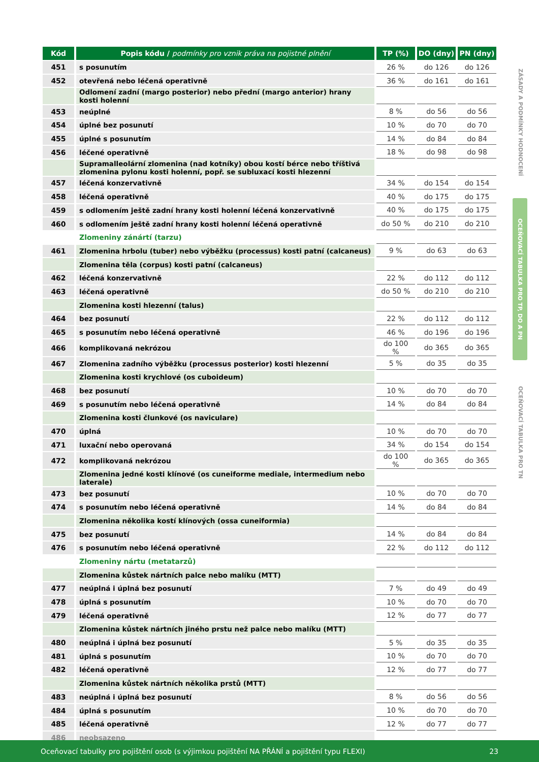ZÁSADY A PODMÍNKY HODNOCENÍ
OCEŇOVACÍ TABULKA PRO TP, DO A PN
OCEŇOVACÍ TABULKA PRO TN
| Kód | Popis kódu / podmínky pro vznik práva na pojistné plnění | TP (%) | DO (dny) | PN (dny) |
| --- | --- | --- | --- | --- |
| 451 | s posunutím | 26 % | do 126 | do 126 |
| 452 | otevřená nebo léčená operativně | 36 % | do 161 | do 161 |
| | Odlomení zadní (margo posterior) nebo přední (margo anterior) hrany kosti holenní | | | |
| 453 | neúplné | 8 % | do 56 | do 56 |
| 454 | úplné bez posunutí | 10 % | do 70 | do 70 |
| 455 | úplné s posunutím | 14 % | do 84 | do 84 |
| 456 | léčené operativně | 18 % | do 98 | do 98 |
| | Supramalleolární zlomenina (nad kotníky) obou kostí bérce nebo tříštivá zlomenina pylonu kosti holenní, popř. se subluxací kosti hlezenní | | | |
| 457 | léčená konzervativně | 34 % | do 154 | do 154 |
| 458 | léčená operativně | 40 % | do 175 | do 175 |
| 459 | s odlomením ještě zadní hrany kosti holenní léčená konzervativně | 40 % | do 175 | do 175 |
| 460 | s odlomením ještě zadní hrany kosti holenní léčená operativně | do 50 % | do 210 | do 210 |
| | Zlomeniny zánártí (tarzu) | | | |
| 461 | Zlomenina hrbolu (tuber) nebo výběžku (processus) kosti patní (calcaneus) | 9 % | do 63 | do 63 |
| | Zlomenina těla (corpus) kosti patní (calcaneus) | | | |
| 462 | léčená konzervativně | 22 % | do 112 | do 112 |
| 463 | léčená operativně | do 50 % | do 210 | do 210 |
| | Zlomenina kosti hlezenní (talus) | | | |
| 464 | bez posunutí | 22 % | do 112 | do 112 |
| 465 | s posunutím nebo léčená operativně | 46 % | do 196 | do 196 |
| 466 | komplikovaná nekrózou | do 100 % | do 365 | do 365 |
| 467 | Zlomenina zadního výběžku (processus posterior) kosti hlezenní | 5 % | do 35 | do 35 |
| | Zlomenina kosti krychlové (os cuboideum) | | | |
| 468 | bez posunutí | 10 % | do 70 | do 70 |
| 469 | s posunutím nebo léčená operativně | 14 % | do 84 | do 84 |
| | Zlomenina kosti člunkové (os naviculare) | | | |
| 470 | úplná | 10 % | do 70 | do 70 |
| 471 | luxační nebo operovaná | 34 % | do 154 | do 154 |
| 472 | komplikovaná nekrózou | do 100 % | do 365 | do 365 |
| | Zlomenina jedné kosti klínové (os cuneiforme mediale, intermedium nebo laterale) | | | |
| 473 | bez posunutí | 10 % | do 70 | do 70 |
| 474 | s posunutím nebo léčená operativně | 14 % | do 84 | do 84 |
| | Zlomenina několika kostí klínových (ossa cuneiformia) | | | |
| 475 | bez posunutí | 14 % | do 84 | do 84 |
| 476 | s posunutím nebo léčená operativně | 22 % | do 112 | do 112 |
| | Zlomeniny nártu (metatarzů) | | | |
| | Zlomenina kůstek nártních palce nebo malíku (MTT) | | | |
| 477 | neúplná i úplná bez posunutí | 7 % | do 49 | do 49 |
| 478 | úplná s posunutím | 10 % | do 70 | do 70 |
| 479 | léčená operativně | 12 % | do 77 | do 77 |
| | Zlomenina kůstek nártních jiného prstu než palce nebo malíku (MTT) | | | |
| 480 | neúplná i úplná bez posunutí | 5 % | do 35 | do 35 |
| 481 | úplná s posunutím | 10 % | do 70 | do 70 |
| 482 | léčená operativně | 12 % | do 77 | do 77 |
| | Zlomenina kůstek nártních několika prstů (MTT) | | | |
| 483 | neúplná i úplná bez posunutí | 8 % | do 56 | do 56 |
| 484 | úplná s posunutím | 10 % | do 70 | do 70 |
| 485 | léčená operativně | 12 % | do 77 | do 77 |
| 486 | neobsazeno | | | |
Oceňovací tabulky pro pojištění osob (s výjimkou pojištění NA PŘÁNÍ a pojištění typu FLEXI) 23